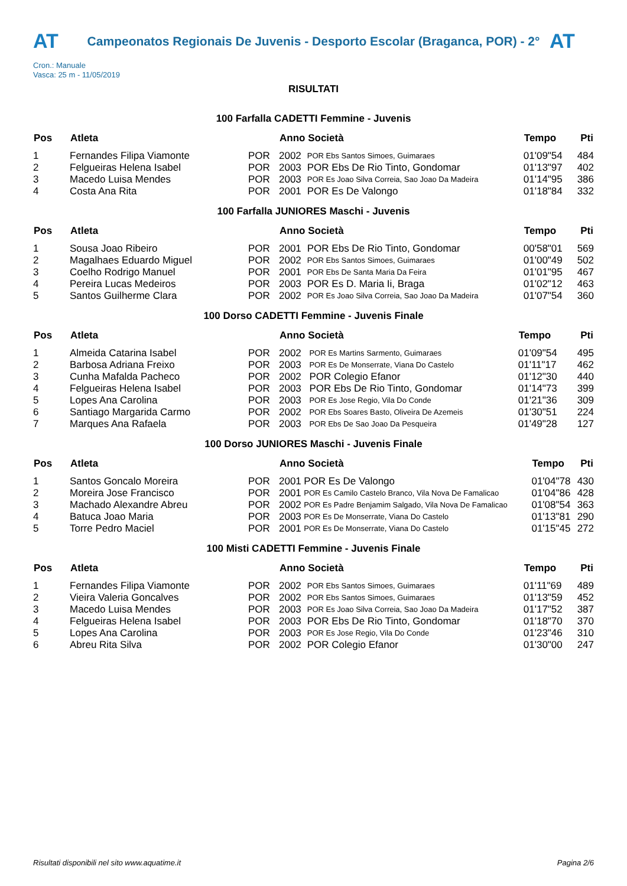AT
Campeonatos Regionais De Juvenis - Desporto Escolar (Braganca, POR) - 2°
AT
Cron.: Manuale
Vasca: 25 m - 11/05/2019
RISULTATI
100 Farfalla CADETTI Femmine - Juvenis
| Pos | Atleta | | Anno Società | | Tempo | Pti |
| --- | --- | --- | --- | --- | --- | --- |
| 1 | Fernandes Filipa Viamonte | POR | 2002 | POR Ebs Santos Simoes, Guimaraes | 01'09"54 | 484 |
| 2 | Felgueiras Helena Isabel | POR | 2003 | POR Ebs De Rio Tinto, Gondomar | 01'13"97 | 402 |
| 3 | Macedo Luisa Mendes | POR | 2003 | POR Es Joao Silva Correia, Sao Joao Da Madeira | 01'14"95 | 386 |
| 4 | Costa Ana Rita | POR | 2001 | POR Es De Valongo | 01'18"84 | 332 |
100 Farfalla JUNIORES Maschi - Juvenis
| Pos | Atleta | | Anno Società | | Tempo | Pti |
| --- | --- | --- | --- | --- | --- | --- |
| 1 | Sousa Joao Ribeiro | POR | 2001 | POR Ebs De Rio Tinto, Gondomar | 00'58"01 | 569 |
| 2 | Magalhaes Eduardo Miguel | POR | 2002 | POR Ebs Santos Simoes, Guimaraes | 01'00"49 | 502 |
| 3 | Coelho Rodrigo Manuel | POR | 2001 | POR Ebs De Santa Maria Da Feira | 01'01"95 | 467 |
| 4 | Pereira Lucas Medeiros | POR | 2003 | POR Es D. Maria Ii, Braga | 01'02"12 | 463 |
| 5 | Santos Guilherme Clara | POR | 2002 | POR Es Joao Silva Correia, Sao Joao Da Madeira | 01'07"54 | 360 |
100 Dorso CADETTI Femmine - Juvenis Finale
| Pos | Atleta | | Anno Società | | Tempo | Pti |
| --- | --- | --- | --- | --- | --- | --- |
| 1 | Almeida Catarina Isabel | POR | 2002 | POR Es Martins Sarmento, Guimaraes | 01'09"54 | 495 |
| 2 | Barbosa Adriana Freixo | POR | 2003 | POR Es De Monserrate, Viana Do Castelo | 01'11"17 | 462 |
| 3 | Cunha Mafalda Pacheco | POR | 2002 | POR Colegio Efanor | 01'12"30 | 440 |
| 4 | Felgueiras Helena Isabel | POR | 2003 | POR Ebs De Rio Tinto, Gondomar | 01'14"73 | 399 |
| 5 | Lopes Ana Carolina | POR | 2003 | POR Es Jose Regio, Vila Do Conde | 01'21"36 | 309 |
| 6 | Santiago Margarida Carmo | POR | 2002 | POR Ebs Soares Basto, Oliveira De Azemeis | 01'30"51 | 224 |
| 7 | Marques Ana Rafaela | POR | 2003 | POR Ebs De Sao Joao Da Pesqueira | 01'49"28 | 127 |
100 Dorso JUNIORES Maschi - Juvenis Finale
| Pos | Atleta | | Anno Società | | Tempo | Pti |
| --- | --- | --- | --- | --- | --- | --- |
| 1 | Santos Goncalo Moreira | POR | 2001 | POR Es De Valongo | 01'04"78 | 430 |
| 2 | Moreira Jose Francisco | POR | 2001 | POR Es Camilo Castelo Branco, Vila Nova De Famalicao | 01'04"86 | 428 |
| 3 | Machado Alexandre Abreu | POR | 2002 | POR Es Padre Benjamim Salgado, Vila Nova De Famalicao | 01'08"54 | 363 |
| 4 | Batuca Joao Maria | POR | 2003 | POR Es De Monserrate, Viana Do Castelo | 01'13"81 | 290 |
| 5 | Torre Pedro Maciel | POR | 2001 | POR Es De Monserrate, Viana Do Castelo | 01'15"45 | 272 |
100 Misti CADETTI Femmine - Juvenis Finale
| Pos | Atleta | | Anno Società | | Tempo | Pti |
| --- | --- | --- | --- | --- | --- | --- |
| 1 | Fernandes Filipa Viamonte | POR | 2002 | POR Ebs Santos Simoes, Guimaraes | 01'11"69 | 489 |
| 2 | Vieira Valeria Goncalves | POR | 2002 | POR Ebs Santos Simoes, Guimaraes | 01'13"59 | 452 |
| 3 | Macedo Luisa Mendes | POR | 2003 | POR Es Joao Silva Correia, Sao Joao Da Madeira | 01'17"52 | 387 |
| 4 | Felgueiras Helena Isabel | POR | 2003 | POR Ebs De Rio Tinto, Gondomar | 01'18"70 | 370 |
| 5 | Lopes Ana Carolina | POR | 2003 | POR Es Jose Regio, Vila Do Conde | 01'23"46 | 310 |
| 6 | Abreu Rita Silva | POR | 2002 | POR Colegio Efanor | 01'30"00 | 247 |
Risultati disponibili nel sito www.aquatime.it Pagina 2/6